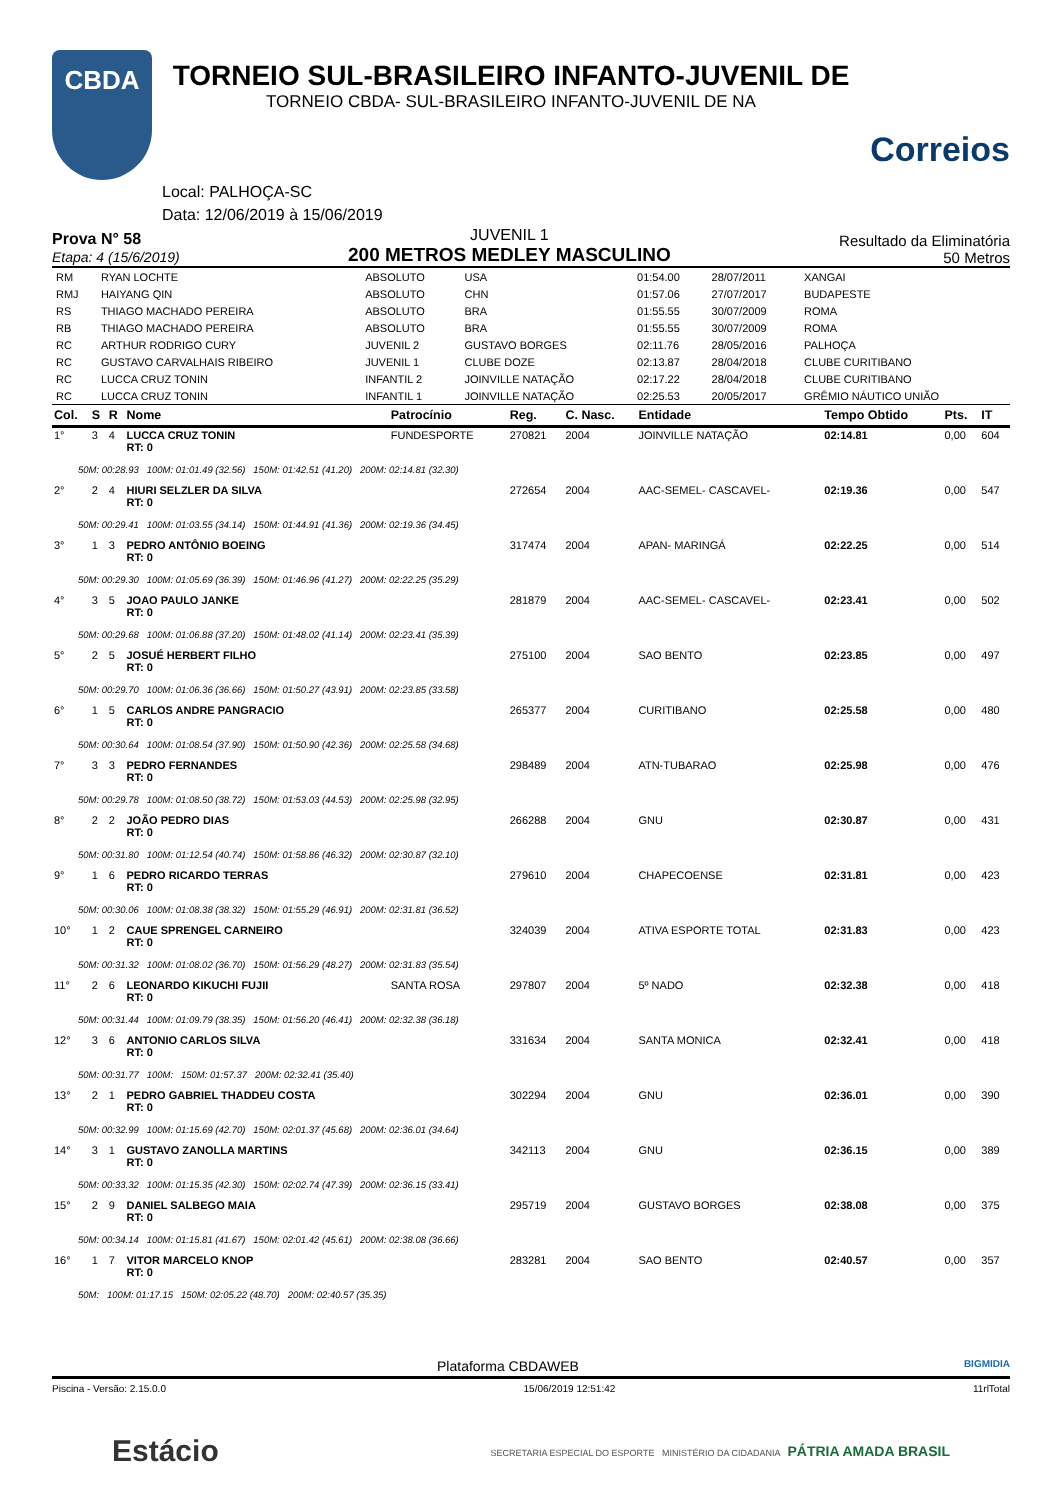CBDA
TORNEIO SUL-BRASILEIRO INFANTO-JUVENIL DE
TORNEIO CBDA- SUL-BRASILEIRO INFANTO-JUVENIL DE NA
Correios
Local: PALHOÇA-SC
Data: 12/06/2019 à 15/06/2019
Prova N° 58
Etapa: 4 (15/6/2019)
JUVENIL 1
200 METROS MEDLEY MASCULINO
Resultado da Eliminatória
50 Metros
| RM | RYAN LOCHTE | ABSOLUTO | USA | 01:54.00 | 28/07/2011 | XANGAI |
| RMJ | HAIYANG QIN | ABSOLUTO | CHN | 01:57.06 | 27/07/2017 | BUDAPESTE |
| RS | THIAGO MACHADO PEREIRA | ABSOLUTO | BRA | 01:55.55 | 30/07/2009 | ROMA |
| RB | THIAGO MACHADO PEREIRA | ABSOLUTO | BRA | 01:55.55 | 30/07/2009 | ROMA |
| RC | ARTHUR RODRIGO CURY | JUVENIL 2 | GUSTAVO BORGES | 02:11.76 | 28/05/2016 | PALHOÇA |
| RC | GUSTAVO CARVALHAIS RIBEIRO | JUVENIL 1 | CLUBE DOZE | 02:13.87 | 28/04/2018 | CLUBE CURITIBANO |
| RC | LUCCA CRUZ TONIN | INFANTIL 2 | JOINVILLE NATAÇÃO | 02:17.22 | 28/04/2018 | CLUBE CURITIBANO |
| RC | LUCCA CRUZ TONIN | INFANTIL 1 | JOINVILLE NATAÇÃO | 02:25.53 | 20/05/2017 | GRÊMIO NÁUTICO UNIÃO |
| Col. | S | R | Nome | Patrocínio | Reg. | C. Nasc. | Entidade | Tempo Obtido | Pts. | IT |
| --- | --- | --- | --- | --- | --- | --- | --- | --- | --- | --- |
| 1° | 3 | 4 | LUCCA CRUZ TONIN RT: 0 | FUNDESPORTE | 270821 | 2004 | JOINVILLE NATAÇÃO | 02:14.81 | 0,00 | 604 |
| 50M: 00:28.93 100M: 01:01.49 (32.56) 150M: 01:42.51 (41.20) 200M: 02:14.81 (32.30) | | | | | | | | | | |
| 2° | 2 | 4 | HIURI SELZLER DA SILVA RT: 0 | | 272654 | 2004 | AAC-SEMEL- CASCAVEL- | 02:19.36 | 0,00 | 547 |
| 50M: 00:29.41 100M: 01:03.55 (34.14) 150M: 01:44.91 (41.36) 200M: 02:19.36 (34.45) | | | | | | | | | | |
| 3° | 1 | 3 | PEDRO ANTÔNIO BOEING RT: 0 | | 317474 | 2004 | APAN- MARINGÁ | 02:22.25 | 0,00 | 514 |
| 50M: 00:29.30 100M: 01:05.69 (36.39) 150M: 01:46.96 (41.27) 200M: 02:22.25 (35.29) | | | | | | | | | | |
| 4° | 3 | 5 | JOAO PAULO JANKE RT: 0 | | 281879 | 2004 | AAC-SEMEL- CASCAVEL- | 02:23.41 | 0,00 | 502 |
| 50M: 00:29.68 100M: 01:06.88 (37.20) 150M: 01:48.02 (41.14) 200M: 02:23.41 (35.39) | | | | | | | | | | |
| 5° | 2 | 5 | JOSUÉ HERBERT FILHO RT: 0 | | 275100 | 2004 | SAO BENTO | 02:23.85 | 0,00 | 497 |
| 50M: 00:29.70 100M: 01:06.36 (36.66) 150M: 01:50.27 (43.91) 200M: 02:23.85 (33.58) | | | | | | | | | | |
| 6° | 1 | 5 | CARLOS ANDRE PANGRACIO RT: 0 | | 265377 | 2004 | CURITIBANO | 02:25.58 | 0,00 | 480 |
| 50M: 00:30.64 100M: 01:08.54 (37.90) 150M: 01:50.90 (42.36) 200M: 02:25.58 (34.68) | | | | | | | | | | |
| 7° | 3 | 3 | PEDRO FERNANDES RT: 0 | | 298489 | 2004 | ATN-TUBARAO | 02:25.98 | 0,00 | 476 |
| 50M: 00:29.78 100M: 01:08.50 (38.72) 150M: 01:53.03 (44.53) 200M: 02:25.98 (32.95) | | | | | | | | | | |
| 8° | 2 | 2 | JOÃO PEDRO DIAS RT: 0 | | 266288 | 2004 | GNU | 02:30.87 | 0,00 | 431 |
| 50M: 00:31.80 100M: 01:12.54 (40.74) 150M: 01:58.86 (46.32) 200M: 02:30.87 (32.10) | | | | | | | | | | |
| 9° | 1 | 6 | PEDRO RICARDO TERRAS RT: 0 | | 279610 | 2004 | CHAPECOENSE | 02:31.81 | 0,00 | 423 |
| 50M: 00:30.06 100M: 01:08.38 (38.32) 150M: 01:55.29 (46.91) 200M: 02:31.81 (36.52) | | | | | | | | | | |
| 10° | 1 | 2 | CAUE SPRENGEL CARNEIRO RT: 0 | | 324039 | 2004 | ATIVA ESPORTE TOTAL | 02:31.83 | 0,00 | 423 |
| 50M: 00:31.32 100M: 01:08.02 (36.70) 150M: 01:56.29 (48.27) 200M: 02:31.83 (35.54) | | | | | | | | | | |
| 11° | 2 | 6 | LEONARDO KIKUCHI FUJII RT: 0 | SANTA ROSA | 297807 | 2004 | 5º NADO | 02:32.38 | 0,00 | 418 |
| 50M: 00:31.44 100M: 01:09.79 (38.35) 150M: 01:56.20 (46.41) 200M: 02:32.38 (36.18) | | | | | | | | | | |
| 12° | 3 | 6 | ANTONIO CARLOS SILVA RT: 0 | | 331634 | 2004 | SANTA MONICA | 02:32.41 | 0,00 | 418 |
| 50M: 00:31.77 100M: 150M: 01:57.37 200M: 02:32.41 (35.40) | | | | | | | | | | |
| 13° | 2 | 1 | PEDRO GABRIEL THADDEU COSTA RT: 0 | | 302294 | 2004 | GNU | 02:36.01 | 0,00 | 390 |
| 50M: 00:32.99 100M: 01:15.69 (42.70) 150M: 02:01.37 (45.68) 200M: 02:36.01 (34.64) | | | | | | | | | | |
| 14° | 3 | 1 | GUSTAVO ZANOLLA MARTINS RT: 0 | | 342113 | 2004 | GNU | 02:36.15 | 0,00 | 389 |
| 50M: 00:33.32 100M: 01:15.35 (42.30) 150M: 02:02.74 (47.39) 200M: 02:36.15 (33.41) | | | | | | | | | | |
| 15° | 2 | 9 | DANIEL SALBEGO MAIA RT: 0 | | 295719 | 2004 | GUSTAVO BORGES | 02:38.08 | 0,00 | 375 |
| 50M: 00:34.14 100M: 01:15.81 (41.67) 150M: 02:01.42 (45.61) 200M: 02:38.08 (36.66) | | | | | | | | | | |
| 16° | 1 | 7 | VITOR MARCELO KNOP RT: 0 | | 283281 | 2004 | SAO BENTO | 02:40.57 | 0,00 | 357 |
| 50M: 100M: 01:17.15 150M: 02:05.22 (48.70) 200M: 02:40.57 (35.35) | | | | | | | | | | |
Plataforma CBDAWEB BIGMIDIA
Piscina - Versão: 2.15.0.0 15/06/2019 12:51:42 11rlTotal
Estácio SECRETARIA ESPECIAL DO ESPORTE MINISTÉRIO DA CIDADANIA PÁTRIA AMADA BRASIL